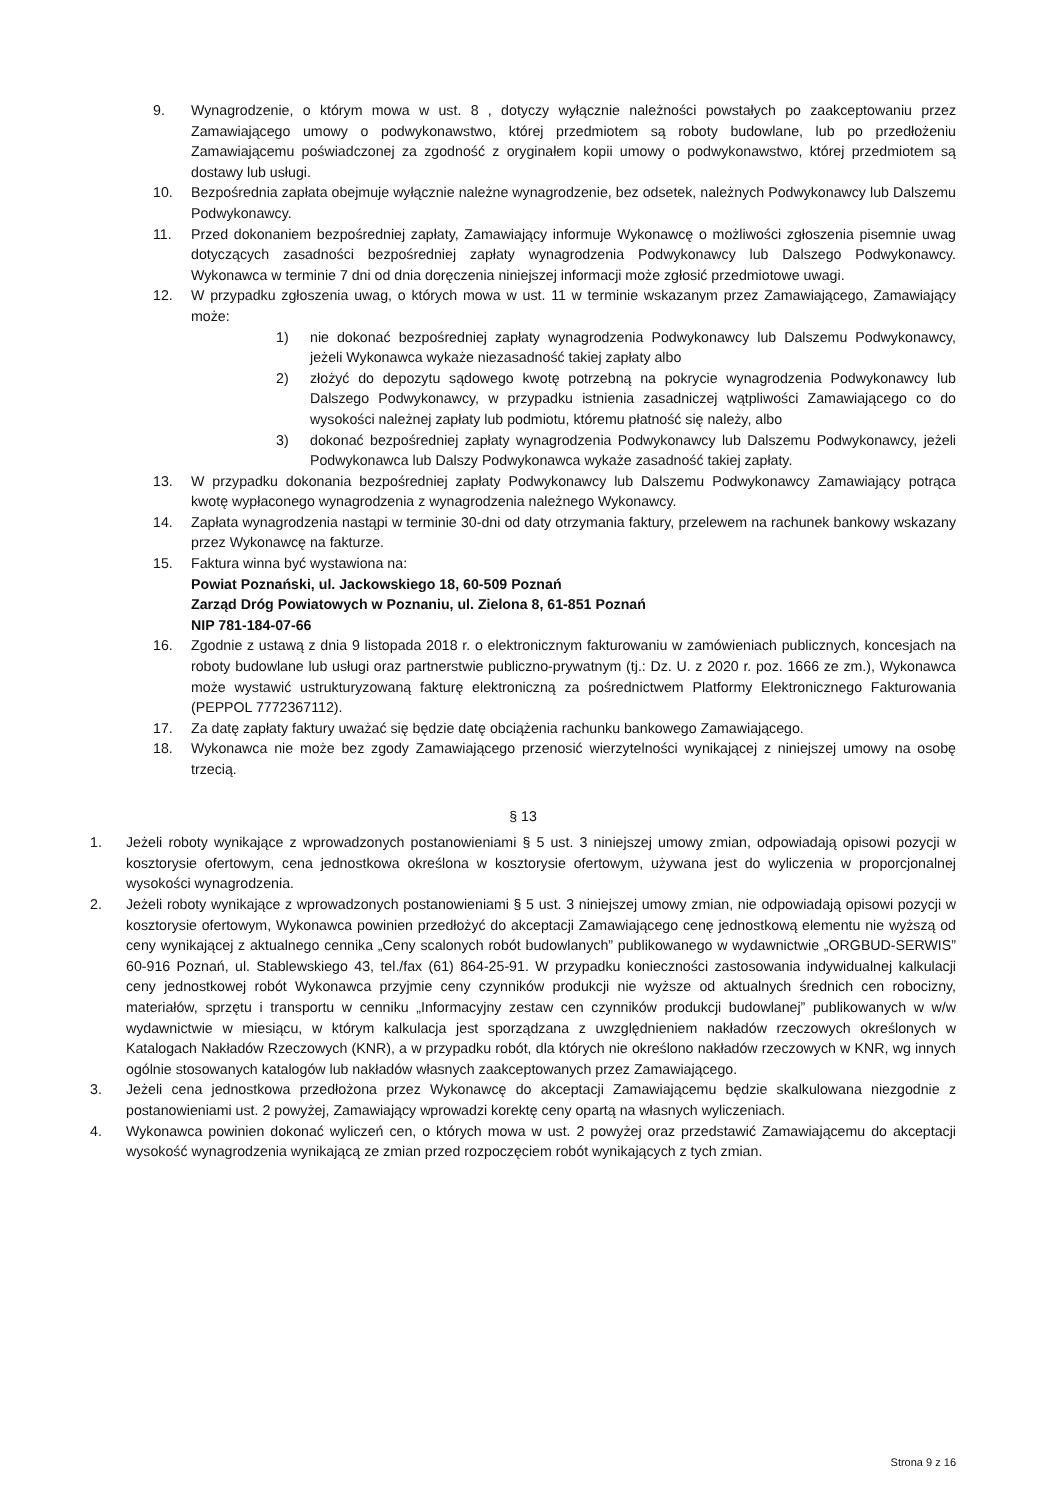9. Wynagrodzenie, o którym mowa w ust. 8 , dotyczy wyłącznie należności powstałych po zaakceptowaniu przez Zamawiającego umowy o podwykonawstwo, której przedmiotem są roboty budowlane, lub po przedłożeniu Zamawiającemu poświadczonej za zgodność z oryginałem kopii umowy o podwykonawstwo, której przedmiotem są dostawy lub usługi.
10. Bezpośrednia zapłata obejmuje wyłącznie należne wynagrodzenie, bez odsetek, należnych Podwykonawcy lub Dalszemu Podwykonawcy.
11. Przed dokonaniem bezpośredniej zapłaty, Zamawiający informuje Wykonawcę o możliwości zgłoszenia pisemnie uwag dotyczących zasadności bezpośredniej zapłaty wynagrodzenia Podwykonawcy lub Dalszego Podwykonawcy. Wykonawca w terminie 7 dni od dnia doręczenia niniejszej informacji może zgłosić przedmiotowe uwagi.
12. W przypadku zgłoszenia uwag, o których mowa w ust. 11 w terminie wskazanym przez Zamawiającego, Zamawiający może:
1) nie dokonać bezpośredniej zapłaty wynagrodzenia Podwykonawcy lub Dalszemu Podwykonawcy, jeżeli Wykonawca wykaże niezasadność takiej zapłaty albo
2) złożyć do depozytu sądowego kwotę potrzebną na pokrycie wynagrodzenia Podwykonawcy lub Dalszego Podwykonawcy, w przypadku istnienia zasadniczej wątpliwości Zamawiającego co do wysokości należnej zapłaty lub podmiotu, któremu płatność się należy, albo
3) dokonać bezpośredniej zapłaty wynagrodzenia Podwykonawcy lub Dalszemu Podwykonawcy, jeżeli Podwykonawca lub Dalszy Podwykonawca wykaże zasadność takiej zapłaty.
13. W przypadku dokonania bezpośredniej zapłaty Podwykonawcy lub Dalszemu Podwykonawcy Zamawiający potrąca kwotę wypłaconego wynagrodzenia z wynagrodzenia należnego Wykonawcy.
14. Zapłata wynagrodzenia nastąpi w terminie 30-dni od daty otrzymania faktury, przelewem na rachunek bankowy wskazany przez Wykonawcę na fakturze.
15. Faktura winna być wystawiona na:
Powiat Poznański, ul. Jackowskiego 18, 60-509 Poznań
Zarząd Dróg Powiatowych w Poznaniu, ul. Zielona 8, 61-851 Poznań
NIP 781-184-07-66
16. Zgodnie z ustawą z dnia 9 listopada 2018 r. o elektronicznym fakturowaniu w zamówieniach publicznych, koncesjach na roboty budowlane lub usługi oraz partnerstwie publiczno-prywatnym (tj.: Dz. U. z 2020 r. poz. 1666 ze zm.), Wykonawca może wystawić ustrukturyzowaną fakturę elektroniczną za pośrednictwem Platformy Elektronicznego Fakturowania (PEPPOL 7772367112).
17. Za datę zapłaty faktury uważać się będzie datę obciążenia rachunku bankowego Zamawiającego.
18. Wykonawca nie może bez zgody Zamawiającego przenosić wierzytelności wynikającej z niniejszej umowy na osobę trzecią.
§ 13
1. Jeżeli roboty wynikające z wprowadzonych postanowieniami § 5 ust. 3 niniejszej umowy zmian, odpowiadają opisowi pozycji w kosztorysie ofertowym, cena jednostkowa określona w kosztorysie ofertowym, używana jest do wyliczenia w proporcjonalnej wysokości wynagrodzenia.
2. Jeżeli roboty wynikające z wprowadzonych postanowieniami § 5 ust. 3 niniejszej umowy zmian, nie odpowiadają opisowi pozycji w kosztorysie ofertowym, Wykonawca powinien przedłożyć do akceptacji Zamawiającego cenę jednostkową elementu nie wyższą od ceny wynikającej z aktualnego cennika „Ceny scalonych robót budowlanych” publikowanego w wydawnictwie „ORGBUD-SERWIS” 60-916 Poznań, ul. Stablewskiego 43, tel./fax (61) 864-25-91. W przypadku konieczności zastosowania indywidualnej kalkulacji ceny jednostkowej robót Wykonawca przyjmie ceny czynników produkcji nie wyższe od aktualnych średnich cen robocizny, materiałów, sprzętu i transportu w cenniku „Informacyjny zestaw cen czynników produkcji budowlanej” publikowanych w w/w wydawnictwie w miesiącu, w którym kalkulacja jest sporządzana z uwzględnieniem nakładów rzeczowych określonych w Katalogach Nakładów Rzeczowych (KNR), a w przypadku robót, dla których nie określono nakładów rzeczowych w KNR, wg innych ogólnie stosowanych katalogów lub nakładów własnych zaakceptowanych przez Zamawiającego.
3. Jeżeli cena jednostkowa przedłożona przez Wykonawcę do akceptacji Zamawiającemu będzie skalkulowana niezgodnie z postanowieniami ust. 2 powyżej, Zamawiający wprowadzi korektę ceny opartą na własnych wyliczeniach.
4. Wykonawca powinien dokonać wyliczeń cen, o których mowa w ust. 2 powyżej oraz przedstawić Zamawiającemu do akceptacji wysokość wynagrodzenia wynikającą ze zmian przed rozpoczęciem robót wynikających z tych zmian.
Strona 9 z 16